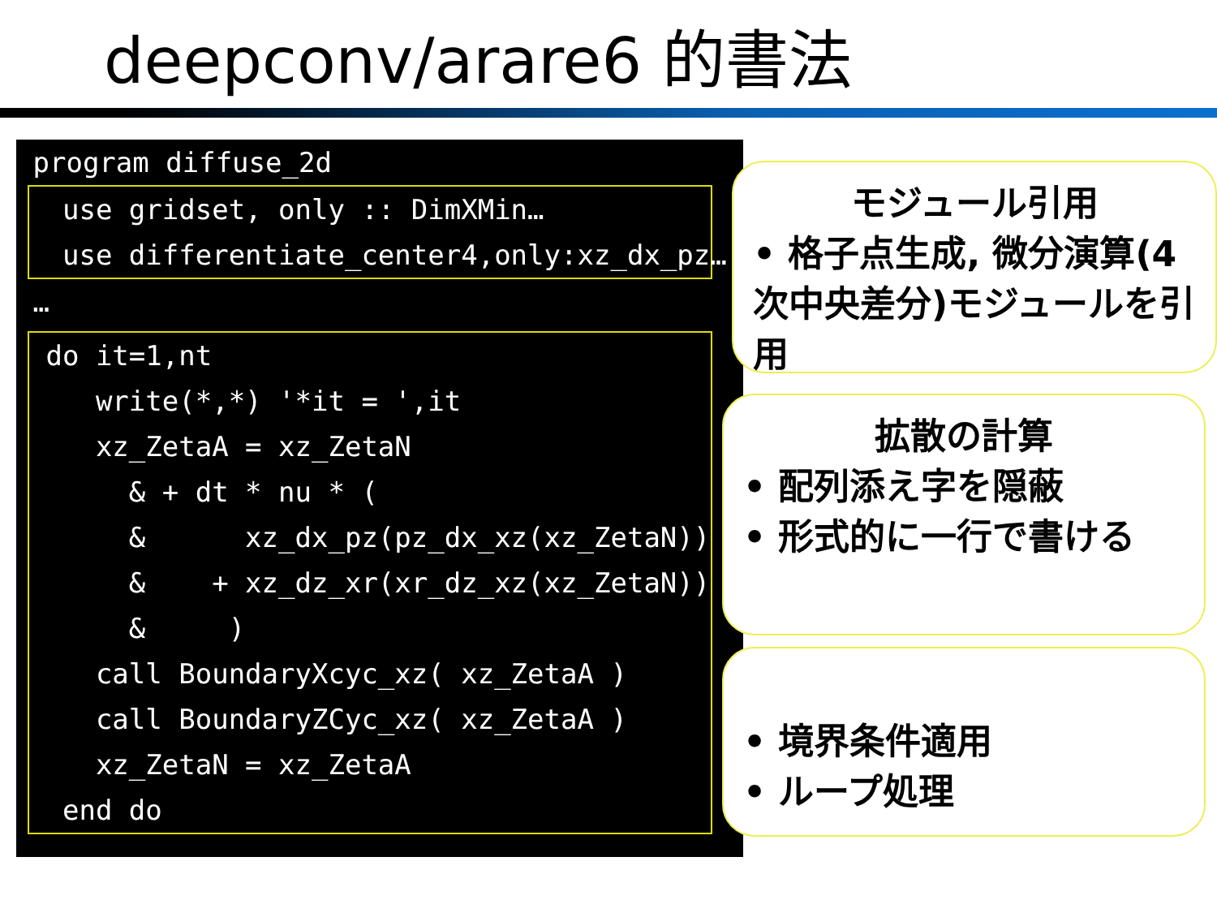deepconv/arare6 的書法
 program diffuse_2d
  use gridset, only :: DimXMin…
  use differentiate_center4,only:xz_dx_pz…
 …
 do it=1,nt
    write(*,*) '*it = ',it
    xz_ZetaA = xz_ZetaN                      &
      & + dt * nu * (                        &
      &      xz_dx_pz(pz_dx_xz(xz_ZetaN))   &
      &    + xz_dz_xr(xr_dz_xz(xz_ZetaN))   &
      &     )
    call BoundaryXcyc_xz( xz_ZetaA )
    call BoundaryZCyc_xz( xz_ZetaA )
    xz_ZetaN = xz_ZetaA
  end do
モジュール引用
• 格子点生成, 微分演算(4次中央差分)モジュールを引用
拡散の計算
• 配列添え字を隠蔽
• 形式的に一行で書ける
• 境界条件適用
• ループ処理